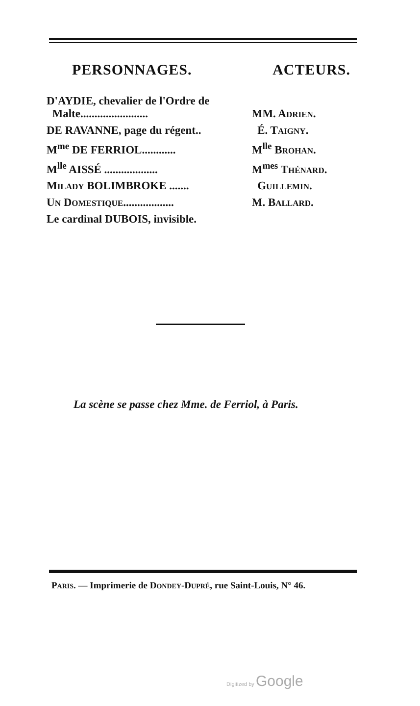PERSONNAGES. ACTEURS.
| D'AYDIE, chevalier de l'Ordre de Malte........................ | MM. A DRIEN . |
| DE RAVANNE, page du régent.. | É. T AIGNY . |
| M<sup>me</sup> DE FERRIOL............ | M<sup>lle</sup> B ROHAN . |
| M<sup>lle</sup> AISSÉ ................... | M<sup>mes</sup> T HÉNARD . |
| M ILADY BOLIMBROKE ....... | G UILLEMIN . |
| U N D OMESTIQUE .................. | M. B ALLARD . |
| Le cardinal DUBOIS, invisible. | |
La scène se passe chez Mme. de Ferriol, à Paris.
PARIS. — Imprimerie de DONDEY-DUPRÉ, rue Saint-Louis, N° 46.
Digitized by Google